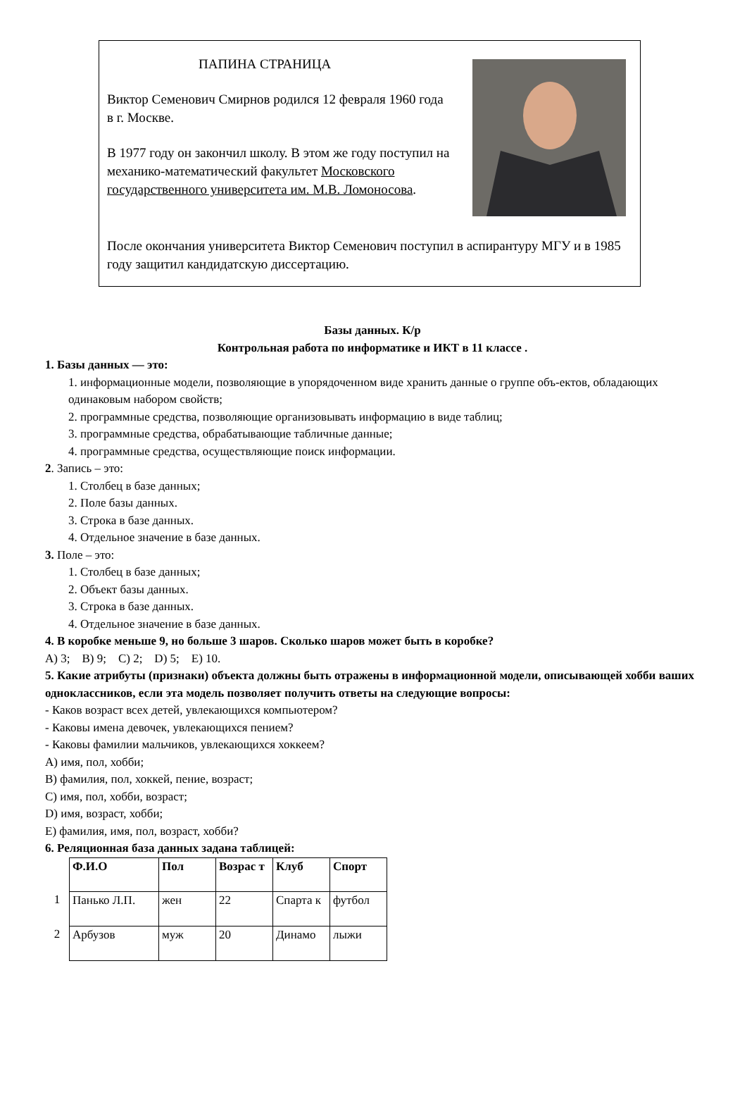ПАПИНА СТРАНИЦА
Виктор Семенович Смирнов родился 12 февраля 1960 года в г. Москве.
В 1977 году он закончил школу. В этом же году поступил на механико-математический факультет Московского государственного университета им. М.В. Ломоносова.
После окончания университета Виктор Семенович поступил в аспирантуру МГУ и в 1985 году защитил кандидатскую диссертацию.
Базы данных. К/р
Контрольная работа по информатике и ИКТ в 11 классе .
1. Базы данных — это:
1. информационные модели, позволяющие в упорядоченном виде хранить данные о группе объ-ектов, обладающих одинаковым набором свойств;
2. программные средства, позволяющие организовывать информацию в виде таблиц;
3. программные средства, обрабатывающие табличные данные;
4. программные средства, осуществляющие поиск информации.
2. Запись – это:
1. Столбец в базе данных;
2. Поле базы данных.
3. Строка в базе данных.
4. Отдельное значение в базе данных.
3. Поле – это:
1. Столбец в базе данных;
2. Объект базы данных.
3. Строка в базе данных.
4. Отдельное значение в базе данных.
4. В коробке меньше 9, но больше 3 шаров. Сколько шаров может быть в коробке?
A) 3; B) 9; C) 2; D) 5; E) 10.
5. Какие атрибуты (признаки) объекта должны быть отражены в информационной модели, описывающей хобби ваших одноклассников, если эта модель позволяет получить ответы на следующие вопросы:
- Каков возраст всех детей, увлекающихся компьютером?
- Каковы имена девочек, увлекающихся пением?
- Каковы фамилии мальчиков, увлекающихся хоккеем?
A) имя, пол, хобби;
B) фамилия, пол, хоккей, пение, возраст;
C) имя, пол, хобби, возраст;
D) имя, возраст, хобби;
E) фамилия, имя, пол, возраст, хобби?
6. Реляционная база данных задана таблицей:
| | Ф.И.О | Пол | Возрас т | Клуб | Спорт |
| 1 | Панько Л.П. | жен | 22 | Спарта к | футбол |
| 2 | Арбузов | муж | 20 | Динамо | лыжи |